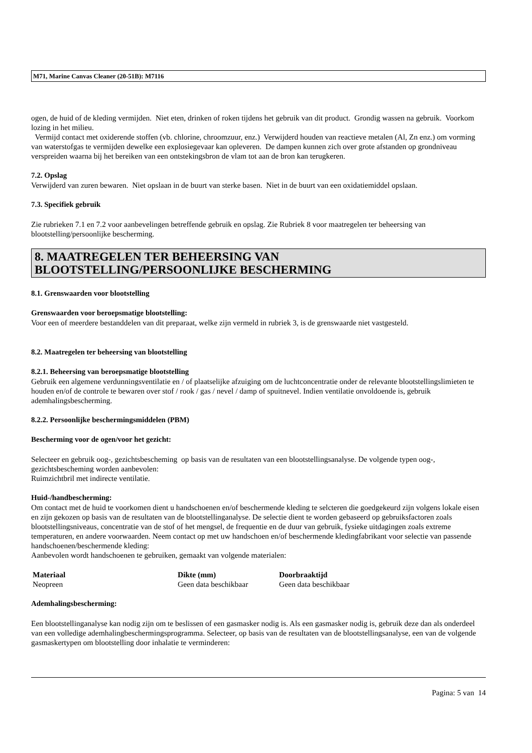M71, Marine Canvas Cleaner (20-51B): M7116
ogen, de huid of de kleding vermijden. Niet eten, drinken of roken tijdens het gebruik van dit product. Grondig wassen na gebruik. Voorkom lozing in het milieu.
Vermijd contact met oxiderende stoffen (vb. chlorine, chroomzuur, enz.) Verwijderd houden van reactieve metalen (Al, Zn enz.) om vorming van waterstofgas te vermijden dewelke een explosiegevaar kan opleveren. De dampen kunnen zich over grote afstanden op grondniveau verspreiden waarna bij het bereiken van een ontstekingsbron de vlam tot aan de bron kan terugkeren.
7.2. Opslag
Verwijderd van zuren bewaren. Niet opslaan in de buurt van sterke basen. Niet in de buurt van een oxidatiemiddel opslaan.
7.3. Specifiek gebruik
Zie rubrieken 7.1 en 7.2 voor aanbevelingen betreffende gebruik en opslag. Zie Rubriek 8 voor maatregelen ter beheersing van blootstelling/persoonlijke bescherming.
8. MAATREGELEN TER BEHEERSING VAN BLOOTSTELLING/PERSOONLIJKE BESCHERMING
8.1. Grenswaarden voor blootstelling
Grenswaarden voor beroepsmatige blootstelling:
Voor een of meerdere bestanddelen van dit preparaat, welke zijn vermeld in rubriek 3, is de grenswaarde niet vastgesteld.
8.2. Maatregelen ter beheersing van blootstelling
8.2.1. Beheersing van beroepsmatige blootstelling
Gebruik een algemene verdunningsventilatie en / of plaatselijke afzuiging om de luchtconcentratie onder de relevante blootstellingslimieten te houden en/of de controle te bewaren over stof / rook / gas / nevel / damp of spuitnevel. Indien ventilatie onvoldoende is, gebruik ademhalingsbescherming.
8.2.2. Persoonlijke beschermingsmiddelen (PBM)
Bescherming voor de ogen/voor het gezicht:
Selecteer en gebruik oog-, gezichtsbescheming op basis van de resultaten van een blootstellingsanalyse. De volgende typen oog-, gezichtsbescheming worden aanbevolen:
Ruimzichtbril met indirecte ventilatie.
Huid-/handbescherming:
Om contact met de huid te voorkomen dient u handschoenen en/of beschermende kleding te selcteren die goedgekeurd zijn volgens lokale eisen en zijn gekozen op basis van de resultaten van de blootstellinganalyse. De selectie dient te worden gebaseerd op gebruiksfactoren zoals blootstellingsniveaus, concentratie van de stof of het mengsel, de frequentie en de duur van gebruik, fysieke uitdagingen zoals extreme temperaturen, en andere voorwaarden. Neem contact op met uw handschoen en/of beschermende kledingfabrikant voor selectie van passende handschoenen/beschermende kleding:
Aanbevolen wordt handschoenen te gebruiken, gemaakt van volgende materialen:
| Materiaal | Dikte (mm) | Doorbraaktijd |
| --- | --- | --- |
| Neopreen | Geen data beschikbaar | Geen data beschikbaar |
Ademhalingsbescherming:
Een blootstellinganalyse kan nodig zijn om te beslissen of een gasmasker nodig is. Als een gasmasker nodig is, gebruik deze dan als onderdeel van een volledige ademhalingbeschermingsprogramma. Selecteer, op basis van de resultaten van de blootstellingsanalyse, een van de volgende gasmaskertypen om blootstelling door inhalatie te verminderen:
Pagina: 5 van 14